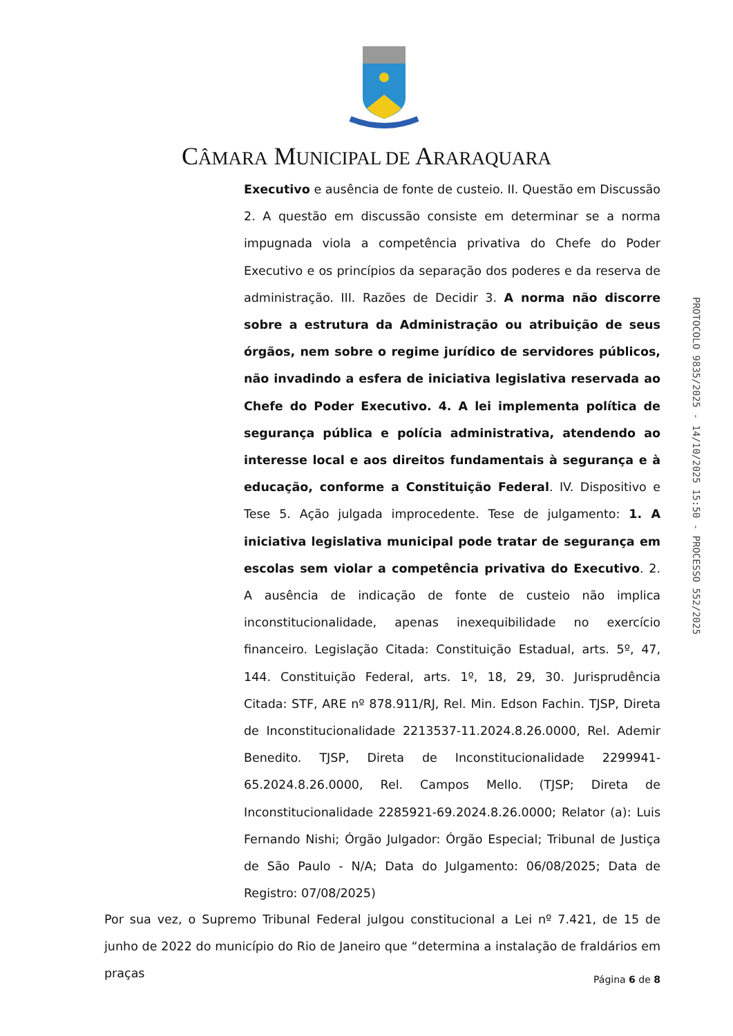CÂMARA MUNICIPAL DE ARARAQUARA
Executivo e ausência de fonte de custeio. II. Questão em Discussão 2. A questão em discussão consiste em determinar se a norma impugnada viola a competência privativa do Chefe do Poder Executivo e os princípios da separação dos poderes e da reserva de administração. III. Razões de Decidir 3. A norma não discorre sobre a estrutura da Administração ou atribuição de seus órgãos, nem sobre o regime jurídico de servidores públicos, não invadindo a esfera de iniciativa legislativa reservada ao Chefe do Poder Executivo. 4. A lei implementa política de segurança pública e polícia administrativa, atendendo ao interesse local e aos direitos fundamentais à segurança e à educação, conforme a Constituição Federal. IV. Dispositivo e Tese 5. Ação julgada improcedente. Tese de julgamento: 1. A iniciativa legislativa municipal pode tratar de segurança em escolas sem violar a competência privativa do Executivo. 2. A ausência de indicação de fonte de custeio não implica inconstitucionalidade, apenas inexequibilidade no exercício financeiro. Legislação Citada: Constituição Estadual, arts. 5º, 47, 144. Constituição Federal, arts. 1º, 18, 29, 30. Jurisprudência Citada: STF, ARE nº 878.911/RJ, Rel. Min. Edson Fachin. TJSP, Direta de Inconstitucionalidade 2213537-11.2024.8.26.0000, Rel. Ademir Benedito. TJSP, Direta de Inconstitucionalidade 2299941-65.2024.8.26.0000, Rel. Campos Mello. (TJSP; Direta de Inconstitucionalidade 2285921-69.2024.8.26.0000; Relator (a): Luis Fernando Nishi; Órgão Julgador: Órgão Especial; Tribunal de Justiça de São Paulo - N/A; Data do Julgamento: 06/08/2025; Data de Registro: 07/08/2025)
Por sua vez, o Supremo Tribunal Federal julgou constitucional a Lei nº 7.421, de 15 de junho de 2022 do município do Rio de Janeiro que “determina a instalação de fraldários em praças
Página 6 de 8
PROTOCOLO 9835/2025 - 14/10/2025 15:50 - PROCESSO 552/2025